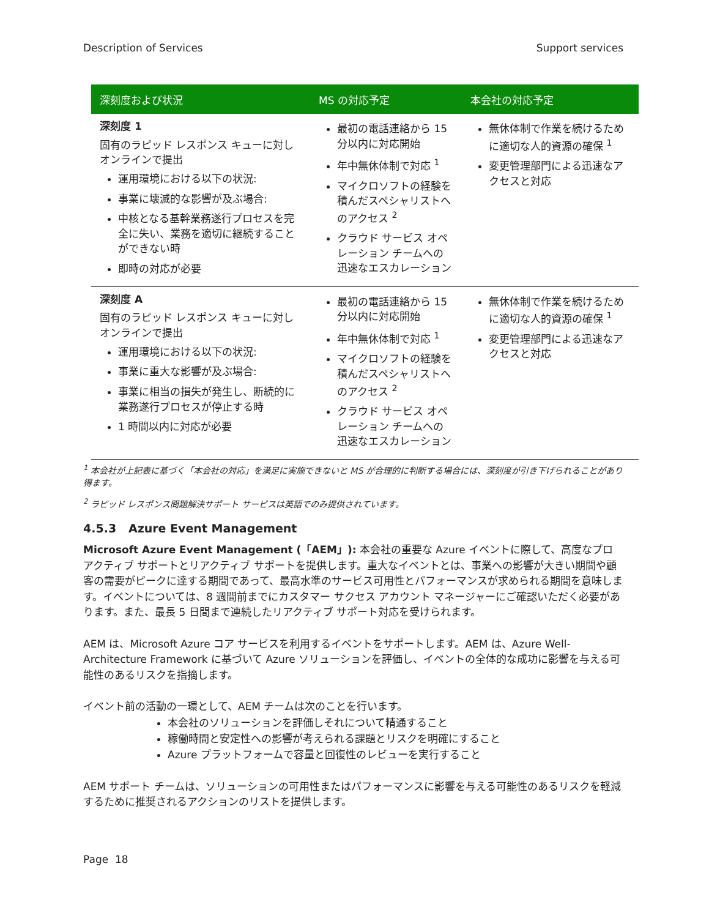Description of Services Support services
| 深刻度および状況 | MS の対応予定 | 本会社の対応予定 |
| --- | --- | --- |
| 深刻度 1 固有のラピッド レスポンス キューに対しオンラインで提出 運用環境における以下の状況: 事業に壊滅的な影響が及ぶ場合: 中核となる基幹業務遂行プロセスを完全に失い、業務を適切に継続することができない時 即時の対応が必要 | 最初の電話連絡から 15 分以内に対応開始 年中無休体制で対応 <sup>1</sup> マイクロソフトの経験を積んだスペシャリストへのアクセス <sup>2</sup> クラウド サービス オペレーション チームへの迅速なエスカレーション | 無休体制で作業を続けるために適切な人的資源の確保 <sup>1</sup> 変更管理部門による迅速なアクセスと対応 |
| 深刻度 A 固有のラピッド レスポンス キューに対しオンラインで提出 運用環境における以下の状況: 事業に重大な影響が及ぶ場合: 事業に相当の損失が発生し、断続的に業務遂行プロセスが停止する時 1 時間以内に対応が必要 | 最初の電話連絡から 15 分以内に対応開始 年中無休体制で対応 <sup>1</sup> マイクロソフトの経験を積んだスペシャリストへのアクセス <sup>2</sup> クラウド サービス オペレーション チームへの迅速なエスカレーション | 無休体制で作業を続けるために適切な人的資源の確保 <sup>1</sup> 変更管理部門による迅速なアクセスと対応 |
<sup>1</sup> 本会社が上記表に基づく「本会社の対応」を満足に実施できないと MS が合理的に判断する場合には、深刻度が引き下げられることがあり得ます。
<sup>2</sup> ラピッド レスポンス問題解決サポート サービスは英語でのみ提供されています。
4.5.3 Azure Event Management
Microsoft Azure Event Management (「AEM」): 本会社の重要な Azure イベントに際して、高度なプロアクティブ サポートとリアクティブ サポートを提供します。重大なイベントとは、事業への影響が大きい期間や顧客の需要がピークに達する期間であって、最高水準のサービス可用性とパフォーマンスが求められる期間を意味します。イベントについては、8 週間前までにカスタマー サクセス アカウント マネージャーにご確認いただく必要があります。また、最長 5 日間まで連続したリアクティブ サポート対応を受けられます。
AEM は、Microsoft Azure コア サービスを利用するイベントをサポートします。AEM は、Azure Well-Architecture Framework に基づいて Azure ソリューションを評価し、イベントの全体的な成功に影響を与える可能性のあるリスクを指摘します。
イベント前の活動の一環として、AEM チームは次のことを行います。
本会社のソリューションを評価しそれについて精通すること
稼働時間と安定性への影響が考えられる課題とリスクを明確にすること
Azure プラットフォームで容量と回復性のレビューを実行すること
AEM サポート チームは、ソリューションの可用性またはパフォーマンスに影響を与える可能性のあるリスクを軽減するために推奨されるアクションのリストを提供します。
Page 18